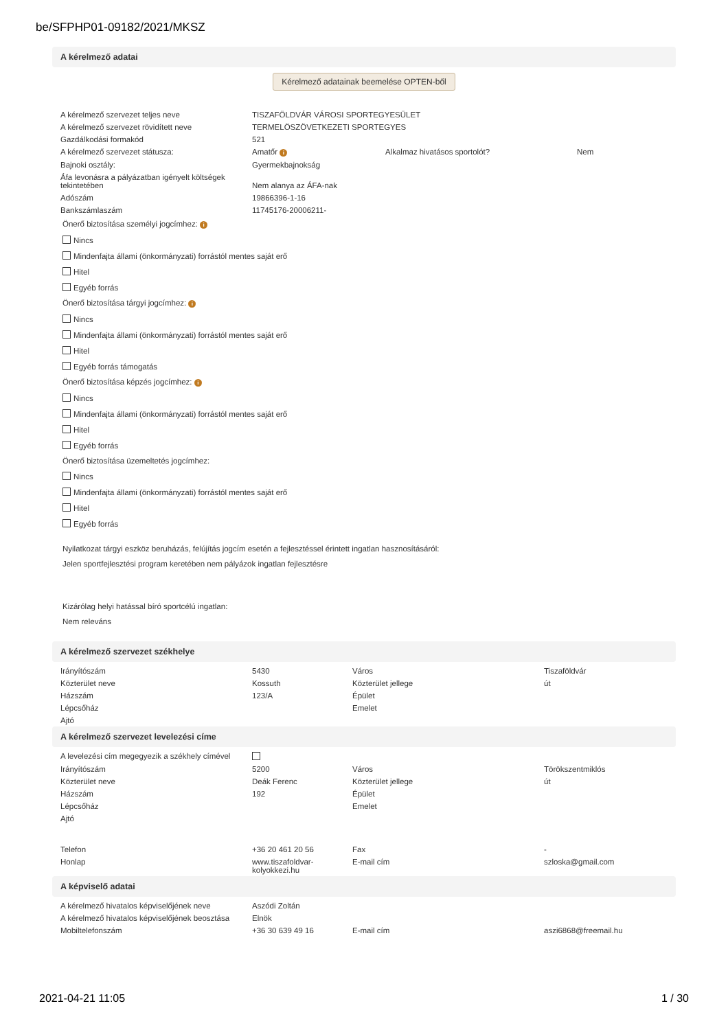be/SFPHP01-09182/2021/MKSZ
A kérelmező adatai
Kérelmező adatainak beemelése OPTEN-ből
| A kérelmező szervezet teljes neve | TISZAFÖLDVÁR VÁROSI SPORTEGYESÜLET | | |
| A kérelmező szervezet rövidített neve | TERMELÖSZÖVETKEZETI SPORTEGYES | | |
| Gazdálkodási formakód | 521 | | |
| A kérelmező szervezet státusza: | Amatőr i | Alkalmaz hivatásos sportolót? | Nem |
| Bajnoki osztály: | Gyermekbajnokság | | |
| Áfa levonásra a pályázatban igényelt költségek tekintetében | Nem alanya az ÁFA-nak | | |
| Adószám | 19866396-1-16 | | |
| Bankszámlaszám | 11745176-20006211- | | |
Önerő biztosítása személyi jogcímhez: i
Nincs
Mindenfajta állami (önkormányzati) forrástól mentes saját erő
Hitel
Egyéb forrás
Önerő biztosítása tárgyi jogcímhez: i
Nincs
Mindenfajta állami (önkormányzati) forrástól mentes saját erő
Hitel
Egyéb forrás támogatás
Önerő biztosítása képzés jogcímhez: i
Nincs
Mindenfajta állami (önkormányzati) forrástól mentes saját erő
Hitel
Egyéb forrás
Önerő biztosítása üzemeltetés jogcímhez:
Nincs
Mindenfajta állami (önkormányzati) forrástól mentes saját erő
Hitel
Egyéb forrás
Nyilatkozat tárgyi eszköz beruházás, felújítás jogcím esetén a fejlesztéssel érintett ingatlan hasznosításáról:
Jelen sportfejlesztési program keretében nem pályázok ingatlan fejlesztésre
Kizárólag helyi hatással bíró sportcélú ingatlan:
Nem releváns
A kérelmező szervezet székhelye
| Irányítószám | 5430 | Város | Tiszaföldvár |
| Közterület neve | Kossuth | Közterület jellege | út |
| Házszám | 123/A | Épület | |
| Lépcsőház | | Emelet | |
| Ajtó | | | |
A kérelmező szervezet levelezési címe
| A levelezési cím megegyezik a székhely címével | | | |
| Irányítószám | 5200 | Város | Törökszentmiklós |
| Közterület neve | Deák Ferenc | Közterület jellege | út |
| Házszám | 192 | Épület | |
| Lépcsőház | | Emelet | |
| Ajtó | | | |
| Telefon | +36 20 461 20 56 | Fax | - |
| Honlap | www.tiszafoldvar-kolyokkezi.hu | E-mail cím | szloska@gmail.com |
A képviselő adatai
| A kérelmező hivatalos képviselőjének neve | Aszódi Zoltán | | |
| A kérelmező hivatalos képviselőjének beosztása | Elnök | | |
| Mobiltelefonszám | +36 30 639 49 16 | E-mail cím | aszi6868@freemail.hu |
2021-04-21 11:05 1 / 30